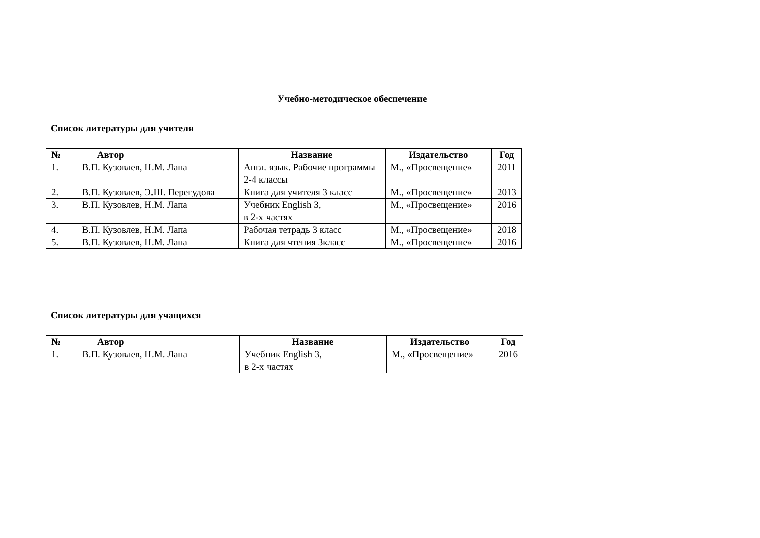Учебно-методическое обеспечение
Список литературы для учителя
| № | Автор | Название | Издательство | Год |
| --- | --- | --- | --- | --- |
| 1. | В.П. Кузовлев, Н.М. Лапа | Англ. язык. Рабочие программы 2-4 классы | М., «Просвещение» | 2011 |
| 2. | В.П. Кузовлев, Э.Ш. Перегудова | Книга для учителя 3 класс | М., «Просвещение» | 2013 |
| 3. | В.П. Кузовлев, Н.М. Лапа | Учебник English 3, в 2-х частях | М., «Просвещение» | 2016 |
| 4. | В.П. Кузовлев, Н.М. Лапа | Рабочая тетрадь 3 класс | М., «Просвещение» | 2018 |
| 5. | В.П. Кузовлев, Н.М. Лапа | Книга для чтения 3класс | М., «Просвещение» | 2016 |
Список литературы для учащихся
| № | Автор | Название | Издательство | Год |
| --- | --- | --- | --- | --- |
| 1. | В.П. Кузовлев, Н.М. Лапа | Учебник English 3, в 2-х частях | М., «Просвещение» | 2016 |